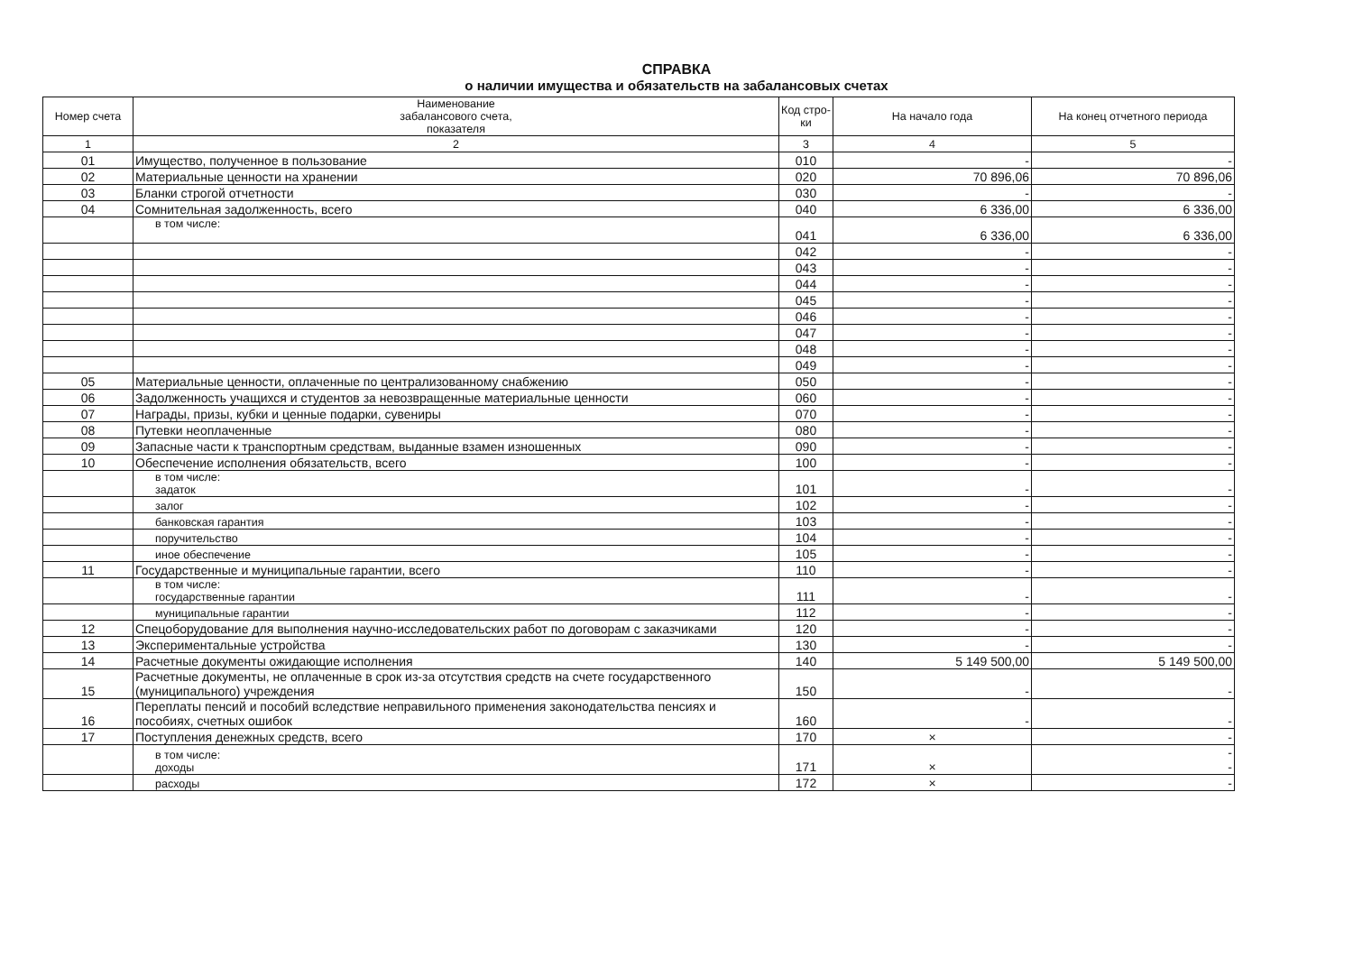СПРАВКА
о наличии имущества и обязательств на забалансовых счетах
| Номер счета | Наименование забалансового счета, показателя | Код стро-ки | На начало года | На конец отчетного периода |
| --- | --- | --- | --- | --- |
| 1 | 2 | 3 | 4 | 5 |
| 01 | Имущество, полученное в пользование | 010 | - | - |
| 02 | Материальные ценности на хранении | 020 | 70 896,06 | 70 896,06 |
| 03 | Бланки строгой отчетности | 030 | - | - |
| 04 | Сомнительная задолженность, всего | 040 | 6 336,00 | 6 336,00 |
| | в том числе: | 041 | 6 336,00 | 6 336,00 |
| | | 042 | - | - |
| | | 043 | - | - |
| | | 044 | - | - |
| | | 045 | - | - |
| | | 046 | - | - |
| | | 047 | - | - |
| | | 048 | - | - |
| | | 049 | - | - |
| 05 | Материальные ценности, оплаченные по централизованному снабжению | 050 | - | - |
| 06 | Задолженность учащихся и студентов за невозвращенные материальные ценности | 060 | - | - |
| 07 | Награды, призы, кубки и ценные подарки, сувениры | 070 | - | - |
| 08 | Путевки неоплаченные | 080 | - | - |
| 09 | Запасные части к транспортным средствам, выданные взамен изношенных | 090 | - | - |
| 10 | Обеспечение исполнения обязательств, всего | 100 | - | - |
| | в том числе: задаток | 101 | - | - |
| | залог | 102 | - | - |
| | банковская гарантия | 103 | - | - |
| | поручительство | 104 | - | - |
| | иное обеспечение | 105 | - | - |
| 11 | Государственные и муниципальные гарантии, всего | 110 | - | - |
| | в том числе: государственные гарантии | 111 | - | - |
| | муниципальные гарантии | 112 | - | - |
| 12 | Спецоборудование для выполнения научно-исследовательских работ по договорам с заказчиками | 120 | - | - |
| 13 | Экспериментальные устройства | 130 | - | - |
| 14 | Расчетные документы ожидающие исполнения | 140 | 5 149 500,00 | 5 149 500,00 |
| 15 | Расчетные документы, не оплаченные в срок из-за отсутствия средств на счете государственного (муниципального) учреждения | 150 | - | - |
| 16 | Переплаты пенсий и пособий вследствие неправильного применения законодательства пенсиях и пособиях, счетных ошибок | 160 | - | - |
| 17 | Поступления денежных средств, всего | 170 | × | - |
| | в том числе: доходы | 171 | × | - - |
| | расходы | 172 | × | - |